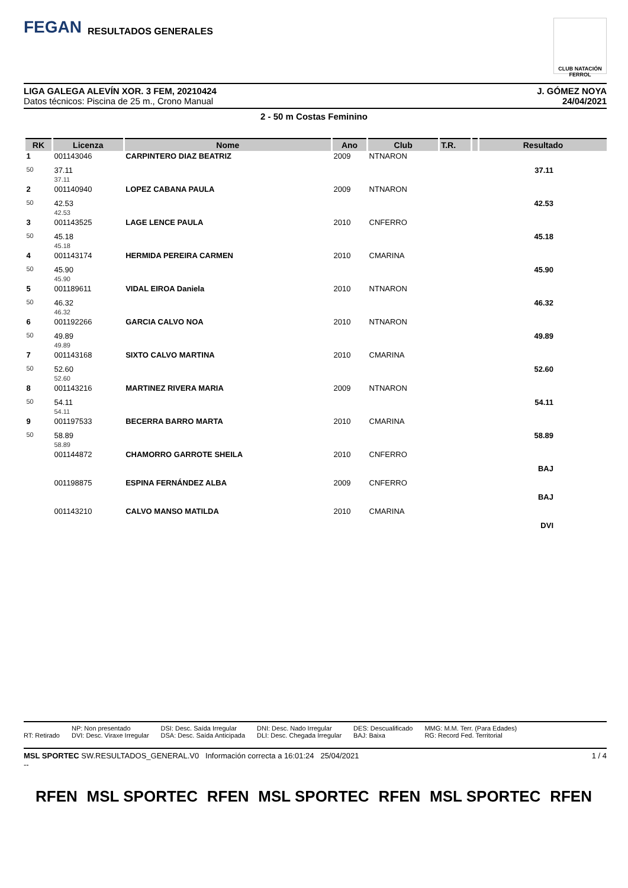FEGAN RESULTADOS GENERALES
CLUB NATACIÓN FERROL
J. GÓMEZ NOYA
24/04/2021
LIGA GALEGA ALEVÍN XOR. 3 FEM, 20210424
Datos técnicos: Piscina de 25 m., Crono Manual
2 - 50 m Costas Feminino
| RK | Licenza | Nome | Ano | Club | T.R. | | Resultado |
| --- | --- | --- | --- | --- | --- | --- | --- |
| 1 | 001143046 | CARPINTERO DIAZ BEATRIZ | 2009 | NTNARON | | | |
| 50 | 37.11 37.11 | | | | | | 37.11 |
| 2 | 001140940 | LOPEZ CABANA PAULA | 2009 | NTNARON | | | |
| 50 | 42.53 42.53 | | | | | | 42.53 |
| 3 | 001143525 | LAGE LENCE PAULA | 2010 | CNFERRO | | | |
| 50 | 45.18 45.18 | | | | | | 45.18 |
| 4 | 001143174 | HERMIDA PEREIRA CARMEN | 2010 | CMARINA | | | |
| 50 | 45.90 45.90 | | | | | | 45.90 |
| 5 | 001189611 | VIDAL EIROA Daniela | 2010 | NTNARON | | | |
| 50 | 46.32 46.32 | | | | | | 46.32 |
| 6 | 001192266 | GARCIA CALVO NOA | 2010 | NTNARON | | | |
| 50 | 49.89 49.89 | | | | | | 49.89 |
| 7 | 001143168 | SIXTO CALVO MARTINA | 2010 | CMARINA | | | |
| 50 | 52.60 52.60 | | | | | | 52.60 |
| 8 | 001143216 | MARTINEZ RIVERA MARIA | 2009 | NTNARON | | | |
| 50 | 54.11 54.11 | | | | | | 54.11 |
| 9 | 001197533 | BECERRA BARRO MARTA | 2010 | CMARINA | | | |
| 50 | 58.89 58.89 | | | | | | 58.89 |
| | 001144872 | CHAMORRO GARROTE SHEILA | 2010 | CNFERRO | | | |
| | | | | | | | BAJ |
| | 001198875 | ESPINA FERNÁNDEZ ALBA | 2009 | CNFERRO | | | |
| | | | | | | | BAJ |
| | 001143210 | CALVO MANSO MATILDA | 2010 | CMARINA | | | |
| | | | | | | | DVI |
RT: Retirado NP: Non presentado
DVI: Desc. Viraxe Irregular
DSI: Desc. Saída Irregular
DSA: Desc. Saída Anticipada
DNI: Desc. Nado Irregular
DLI: Desc. Chegada Irregular
DES: Descualificado
BAJ: Baixa
MMG: M.M. Terr. (Para Edades)
RG: Record Fed. Territorial
1 / 4 MSL SPORTEC SW.RESULTADOS_GENERAL.V0 Información correcta a 16:01:24 25/04/2021
--
RFEN MSL SPORTEC RFEN MSL SPORTEC RFEN MSL SPORTEC RFEN